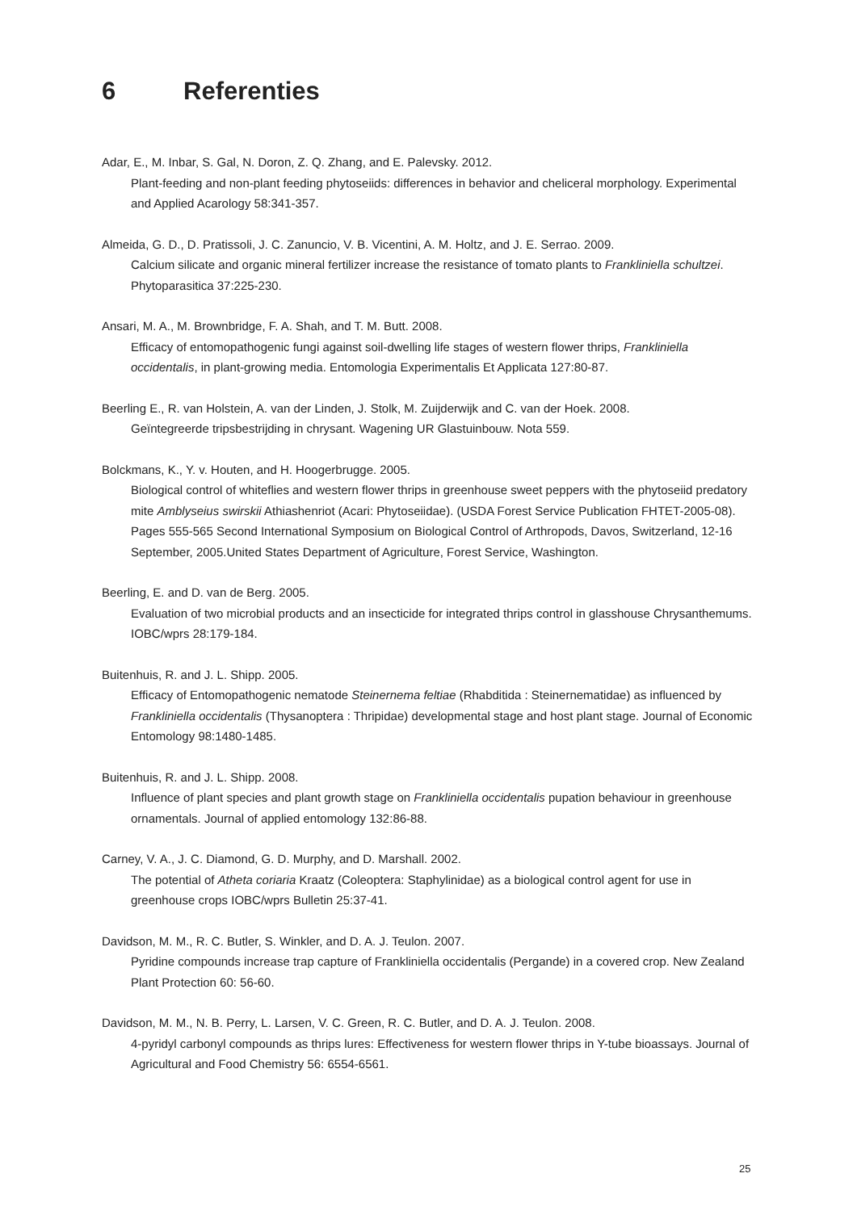6 Referenties
Adar, E., M. Inbar, S. Gal, N. Doron, Z. Q. Zhang, and E. Palevsky. 2012.
Plant-feeding and non-plant feeding phytoseiids: differences in behavior and cheliceral morphology. Experimental and Applied Acarology 58:341-357.
Almeida, G. D., D. Pratissoli, J. C. Zanuncio, V. B. Vicentini, A. M. Holtz, and J. E. Serrao. 2009.
Calcium silicate and organic mineral fertilizer increase the resistance of tomato plants to Frankliniella schultzei. Phytoparasitica 37:225-230.
Ansari, M. A., M. Brownbridge, F. A. Shah, and T. M. Butt. 2008.
Efficacy of entomopathogenic fungi against soil-dwelling life stages of western flower thrips, Frankliniella occidentalis, in plant-growing media. Entomologia Experimentalis Et Applicata 127:80-87.
Beerling E., R. van Holstein, A. van der Linden, J. Stolk, M. Zuijderwijk and C. van der Hoek. 2008.
Geïntegreerde tripsbestrijding in chrysant. Wagening UR Glastuinbouw. Nota 559.
Bolckmans, K., Y. v. Houten, and H. Hoogerbrugge. 2005.
Biological control of whiteflies and western flower thrips in greenhouse sweet peppers with the phytoseiid predatory mite Amblyseius swirskii Athiashenriot (Acari: Phytoseiidae). (USDA Forest Service Publication FHTET-2005-08). Pages 555-565 Second International Symposium on Biological Control of Arthropods, Davos, Switzerland, 12-16 September, 2005.United States Department of Agriculture, Forest Service, Washington.
Beerling, E. and D. van de Berg. 2005.
Evaluation of two microbial products and an insecticide for integrated thrips control in glasshouse Chrysanthemums. IOBC/wprs 28:179-184.
Buitenhuis, R. and J. L. Shipp. 2005.
Efficacy of Entomopathogenic nematode Steinernema feltiae (Rhabditida : Steinernematidae) as influenced by Frankliniella occidentalis (Thysanoptera : Thripidae) developmental stage and host plant stage. Journal of Economic Entomology 98:1480-1485.
Buitenhuis, R. and J. L. Shipp. 2008.
Influence of plant species and plant growth stage on Frankliniella occidentalis pupation behaviour in greenhouse ornamentals. Journal of applied entomology 132:86-88.
Carney, V. A., J. C. Diamond, G. D. Murphy, and D. Marshall. 2002.
The potential of Atheta coriaria Kraatz (Coleoptera: Staphylinidae) as a biological control agent for use in greenhouse crops IOBC/wprs Bulletin 25:37-41.
Davidson, M. M., R. C. Butler, S. Winkler, and D. A. J. Teulon. 2007.
Pyridine compounds increase trap capture of Frankliniella occidentalis (Pergande) in a covered crop. New Zealand Plant Protection 60: 56-60.
Davidson, M. M., N. B. Perry, L. Larsen, V. C. Green, R. C. Butler, and D. A. J. Teulon. 2008.
4-pyridyl carbonyl compounds as thrips lures: Effectiveness for western flower thrips in Y-tube bioassays. Journal of Agricultural and Food Chemistry 56: 6554-6561.
25